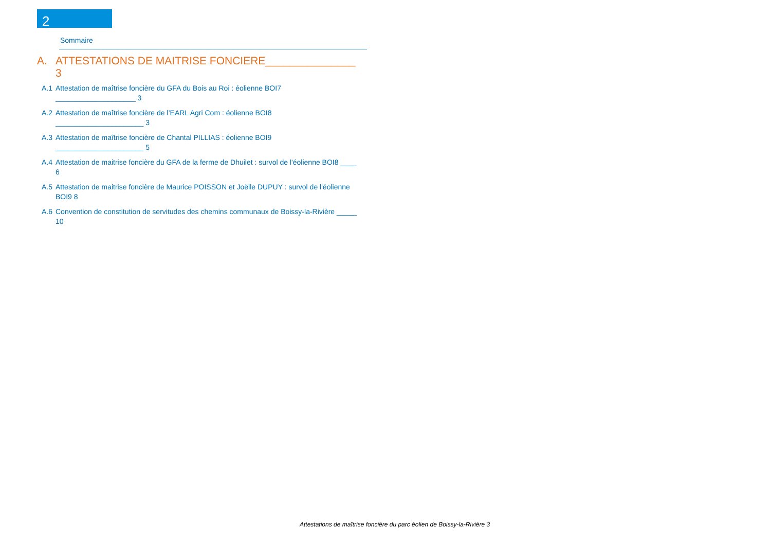2
Sommaire
A. ATTESTATIONS DE MAITRISE FONCIERE_______________ 3
A.1 Attestation de maîtrise foncière du GFA du Bois au Roi : éolienne BOI7 ____________________ 3
A.2 Attestation de maîtrise foncière de l’EARL Agri Com : éolienne BOI8 ______________________ 3
A.3 Attestation de maîtrise foncière de Chantal PILLIAS : éolienne BOI9 ______________________ 5
A.4 Attestation de maitrise foncière du GFA de la ferme de Dhuilet : survol de l'éolienne BOI8 ____ 6
A.5 Attestation de maitrise foncière de Maurice POISSON et Joëlle DUPUY : survol de l'éolienne BOI9 8
A.6 Convention de constitution de servitudes des chemins communaux de Boissy-la-Rivière _____ 10
Attestations de maîtrise foncière du parc éolien de Boissy-la-Rivière 3